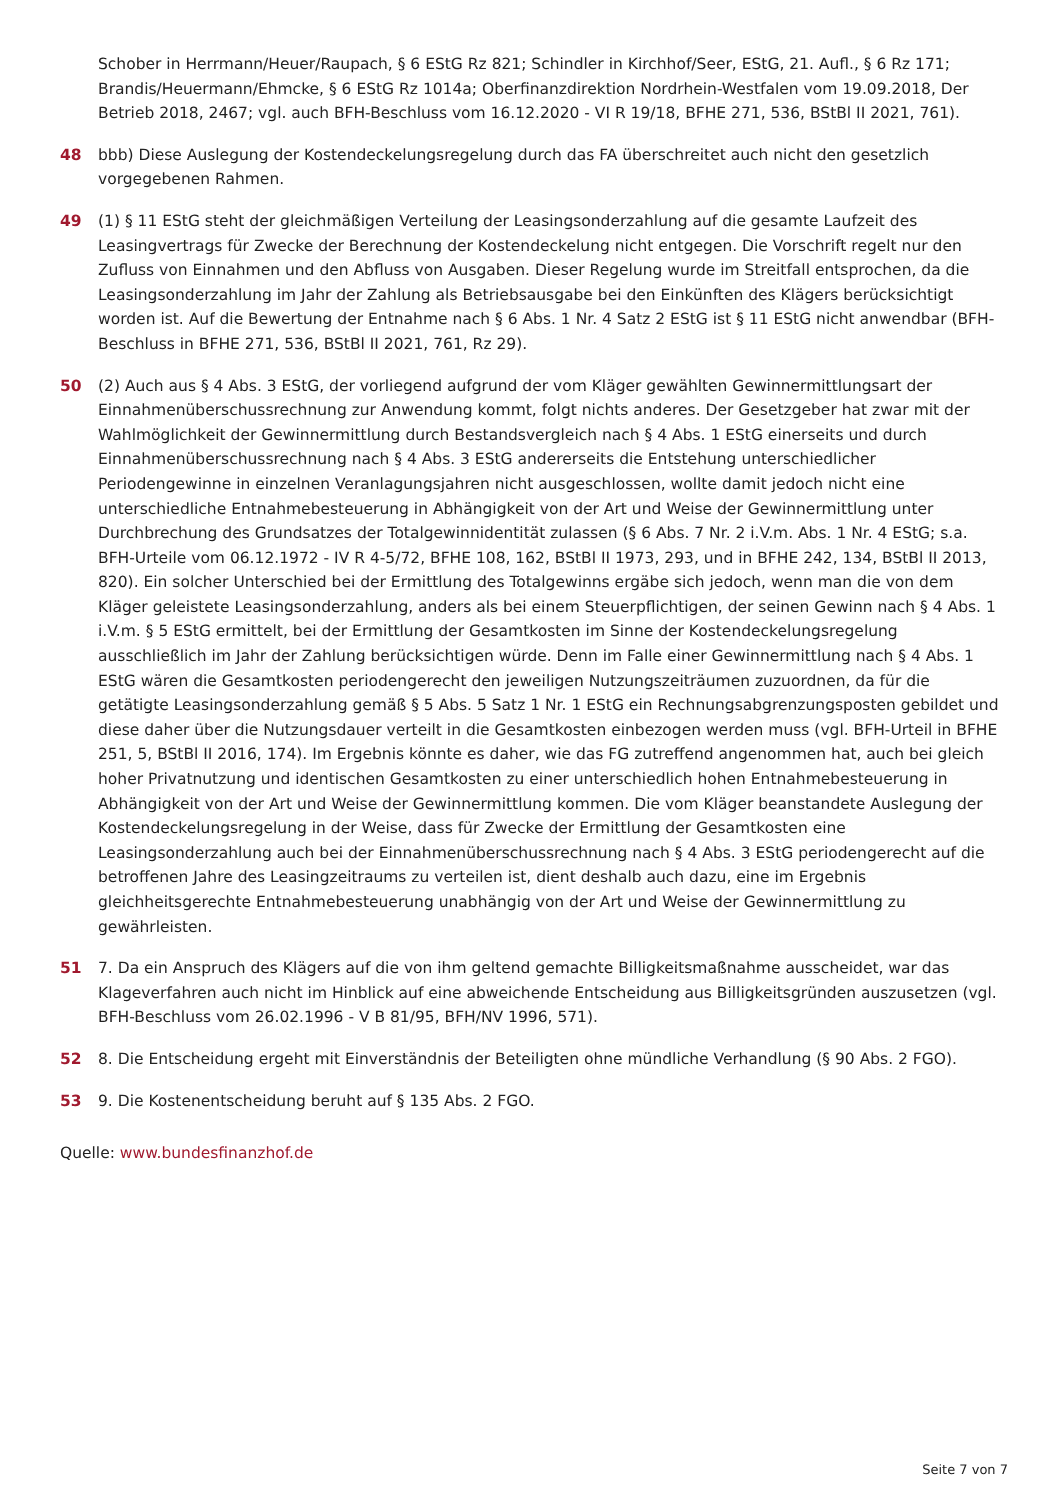Schober in Herrmann/Heuer/Raupach, § 6 EStG Rz 821; Schindler in Kirchhof/Seer, EStG, 21. Aufl., § 6 Rz 171; Brandis/Heuermann/Ehmcke, § 6 EStG Rz 1014a; Oberfinanzdirektion Nordrhein-Westfalen vom 19.09.2018, Der Betrieb 2018, 2467; vgl. auch BFH-Beschluss vom 16.12.2020 - VI R 19/18, BFHE 271, 536, BStBl II 2021, 761).
48 bbb) Diese Auslegung der Kostendeckelungsregelung durch das FA überschreitet auch nicht den gesetzlich vorgegebenen Rahmen.
49 (1) § 11 EStG steht der gleichmäßigen Verteilung der Leasingsonderzahlung auf die gesamte Laufzeit des Leasingvertrags für Zwecke der Berechnung der Kostendeckelung nicht entgegen. Die Vorschrift regelt nur den Zufluss von Einnahmen und den Abfluss von Ausgaben. Dieser Regelung wurde im Streitfall entsprochen, da die Leasingsonderzahlung im Jahr der Zahlung als Betriebsausgabe bei den Einkünften des Klägers berücksichtigt worden ist. Auf die Bewertung der Entnahme nach § 6 Abs. 1 Nr. 4 Satz 2 EStG ist § 11 EStG nicht anwendbar (BFH-Beschluss in BFHE 271, 536, BStBl II 2021, 761, Rz 29).
50 (2) Auch aus § 4 Abs. 3 EStG, der vorliegend aufgrund der vom Kläger gewählten Gewinnermittlungsart der Einnahmenüberschussrechnung zur Anwendung kommt, folgt nichts anderes. Der Gesetzgeber hat zwar mit der Wahlmöglichkeit der Gewinnermittlung durch Bestandsvergleich nach § 4 Abs. 1 EStG einerseits und durch Einnahmenüberschussrechnung nach § 4 Abs. 3 EStG andererseits die Entstehung unterschiedlicher Periodengewinne in einzelnen Veranlagungsjahren nicht ausgeschlossen, wollte damit jedoch nicht eine unterschiedliche Entnahmebesteuerung in Abhängigkeit von der Art und Weise der Gewinnermittlung unter Durchbrechung des Grundsatzes der Totalgewinnidentität zulassen (§ 6 Abs. 7 Nr. 2 i.V.m. Abs. 1 Nr. 4 EStG; s.a. BFH-Urteile vom 06.12.1972 - IV R 4-5/72, BFHE 108, 162, BStBl II 1973, 293, und in BFHE 242, 134, BStBl II 2013, 820). Ein solcher Unterschied bei der Ermittlung des Totalgewinns ergäbe sich jedoch, wenn man die von dem Kläger geleistete Leasingsonderzahlung, anders als bei einem Steuerpflichtigen, der seinen Gewinn nach § 4 Abs. 1 i.V.m. § 5 EStG ermittelt, bei der Ermittlung der Gesamtkosten im Sinne der Kostendeckelungsregelung ausschließlich im Jahr der Zahlung berücksichtigen würde. Denn im Falle einer Gewinnermittlung nach § 4 Abs. 1 EStG wären die Gesamtkosten periodengerecht den jeweiligen Nutzungszeiträumen zuzuordnen, da für die getätigte Leasingsonderzahlung gemäß § 5 Abs. 5 Satz 1 Nr. 1 EStG ein Rechnungsabgrenzungsposten gebildet und diese daher über die Nutzungsdauer verteilt in die Gesamtkosten einbezogen werden muss (vgl. BFH-Urteil in BFHE 251, 5, BStBl II 2016, 174). Im Ergebnis könnte es daher, wie das FG zutreffend angenommen hat, auch bei gleich hoher Privatnutzung und identischen Gesamtkosten zu einer unterschiedlich hohen Entnahmebesteuerung in Abhängigkeit von der Art und Weise der Gewinnermittlung kommen. Die vom Kläger beanstandete Auslegung der Kostendeckelungsregelung in der Weise, dass für Zwecke der Ermittlung der Gesamtkosten eine Leasingsonderzahlung auch bei der Einnahmenüberschussrechnung nach § 4 Abs. 3 EStG periodengerecht auf die betroffenen Jahre des Leasingzeitraums zu verteilen ist, dient deshalb auch dazu, eine im Ergebnis gleichheitsgerechte Entnahmebesteuerung unabhängig von der Art und Weise der Gewinnermittlung zu gewährleisten.
51 7. Da ein Anspruch des Klägers auf die von ihm geltend gemachte Billigkeitsmaßnahme ausscheidet, war das Klageverfahren auch nicht im Hinblick auf eine abweichende Entscheidung aus Billigkeitsgründen auszusetzen (vgl. BFH-Beschluss vom 26.02.1996 - V B 81/95, BFH/NV 1996, 571).
52 8. Die Entscheidung ergeht mit Einverständnis der Beteiligten ohne mündliche Verhandlung (§ 90 Abs. 2 FGO).
53 9. Die Kostenentscheidung beruht auf § 135 Abs. 2 FGO.
Quelle: www.bundesfinanzhof.de
Seite 7 von 7